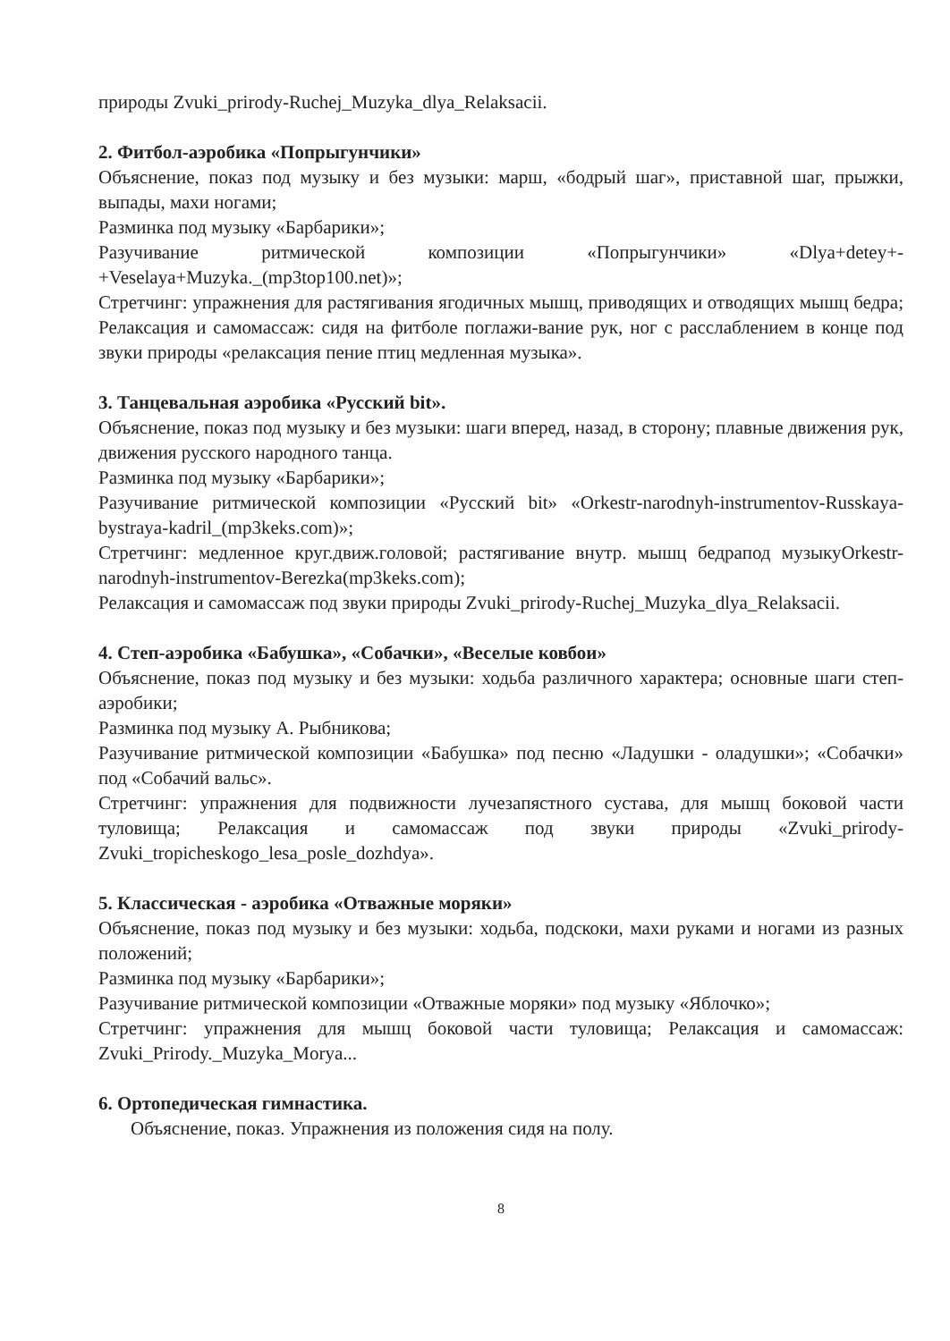природы Zvuki_prirody-Ruchej_Muzyka_dlya_Relaksacii.
2. Фитбол-аэробика «Попрыгунчики»
Объяснение, показ под музыку и без музыки: марш, «бодрый шаг», приставной шаг, прыжки, выпады, махи ногами;
Разминка под музыку «Барбарики»;
Разучивание ритмической композиции «Попрыгунчики» «Dlya+detey+-+Veselaya+Muzyka._(mp3top100.net)»;
Стретчинг: упражнения для растягивания ягодичных мышц, приводящих и отводящих мышц бедра; Релаксация и самомассаж: сидя на фитболе поглажи-вание рук, ног с расслаблением в конце под звуки природы «релаксация пение птиц медленная музыка».
3. Танцевальная аэробика «Русский bit».
Объяснение, показ под музыку и без музыки: шаги вперед, назад, в сторону; плавные движения рук, движения русского народного танца.
Разминка под музыку «Барбарики»;
Разучивание ритмической композиции «Русский bit» «Orkestr-narodnyh-instrumentov-Russkaya-bystraya-kadril_(mp3keks.com)»;
Стретчинг: медленное круг.движ.головой; растягивание внутр. мышц бедрапод музыкуOrkestr-narodnyh-instrumentov-Berezka(mp3keks.com);
Релаксация и самомассаж под звуки природы Zvuki_prirody-Ruchej_Muzyka_dlya_Relaksacii.
4. Степ-аэробика «Бабушка», «Собачки», «Веселые ковбои»
Объяснение, показ под музыку и без музыки: ходьба различного характера; основные шаги степ-аэробики;
Разминка под музыку А. Рыбникова;
Разучивание ритмической композиции «Бабушка» под песню «Ладушки - оладушки»; «Собачки» под «Собачий вальс».
Стретчинг: упражнения для подвижности лучезапястного сустава, для мышц боковой части туловища; Релаксация и самомассаж под звуки природы «Zvuki_prirody-Zvuki_tropicheskogo_lesa_posle_dozhdya».
5. Классическая - аэробика «Отважные моряки»
Объяснение, показ под музыку и без музыки: ходьба, подскоки, махи руками и ногами из разных положений;
Разминка под музыку «Барбарики»;
Разучивание ритмической композиции «Отважные моряки» под музыку «Яблочко»;
Стретчинг: упражнения для мышц боковой части туловища; Релаксация и самомассаж: Zvuki_Prirody._Muzyka_Morya...
6. Ортопедическая гимнастика.
Объяснение, показ. Упражнения из положения сидя на полу.
8